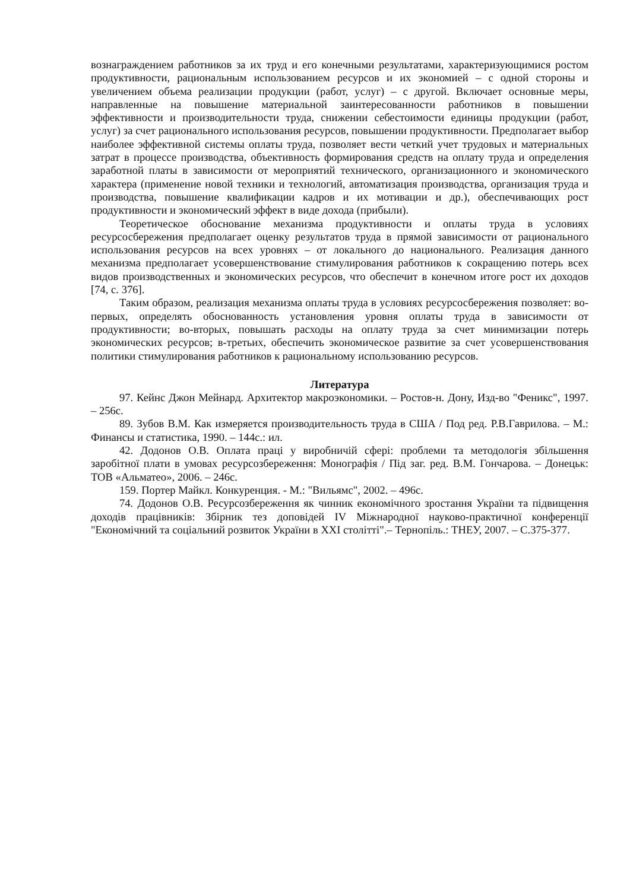вознаграждением работников за их труд и его конечными результатами, характеризующимися ростом продуктивности, рациональным использованием ресурсов и их экономией – с одной стороны и увеличением объема реализации продукции (работ, услуг) – с другой. Включает основные меры, направленные на повышение материальной заинтересованности работников в повышении эффективности и производительности труда, снижении себестоимости единицы продукции (работ, услуг) за счет рационального использования ресурсов, повышении продуктивности. Предполагает выбор наиболее эффективной системы оплаты труда, позволяет вести четкий учет трудовых и материальных затрат в процессе производства, объективность формирования средств на оплату труда и определения заработной платы в зависимости от мероприятий технического, организационного и экономического характера (применение новой техники и технологий, автоматизация производства, организация труда и производства, повышение квалификации кадров и их мотивации и др.), обеспечивающих рост продуктивности и экономический эффект в виде дохода (прибыли).
Теоретическое обоснование механизма продуктивности и оплаты труда в условиях ресурсосбережения предполагает оценку результатов труда в прямой зависимости от рационального использования ресурсов на всех уровнях – от локального до национального. Реализация данного механизма предполагает усовершенствование стимулирования работников к сокращению потерь всех видов производственных и экономических ресурсов, что обеспечит в конечном итоге рост их доходов [74, с. 376].
Таким образом, реализация механизма оплаты труда в условиях ресурсосбережения позволяет: во-первых, определять обоснованность установления уровня оплаты труда в зависимости от продуктивности; во-вторых, повышать расходы на оплату труда за счет минимизации потерь экономических ресурсов; в-третьих, обеспечить экономическое развитие за счет усовершенствования политики стимулирования работников к рациональному использованию ресурсов.
Литература
97. Кейнс Джон Мейнард. Архитектор макроэкономики. – Ростов-н. Дону, Изд-во "Феникс", 1997. – 256с.
89. Зубов В.М. Как измеряется производительность труда в США / Под ред. Р.В.Гаврилова. – М.: Финансы и статистика, 1990. – 144с.: ил.
42. Додонов О.В. Оплата праці у виробничій сфері: проблеми та методологія збільшення заробітної плати в умовах ресурсозбереження: Монографія / Під заг. ред. В.М. Гончарова. – Донецьк: ТОВ «Альматео», 2006. – 246с.
159. Портер Майкл. Конкуренция. - М.: "Вильямс", 2002. – 496с.
74. Додонов О.В. Ресурсозбереження як чинник економічного зростання України та підвищення доходів працівників: Збірник тез доповідей IV Міжнародної науково-практичної конференції "Економічний та соціальний розвиток України в XXI столітті".– Тернопіль.: ТНЕУ, 2007. – С.375-377.